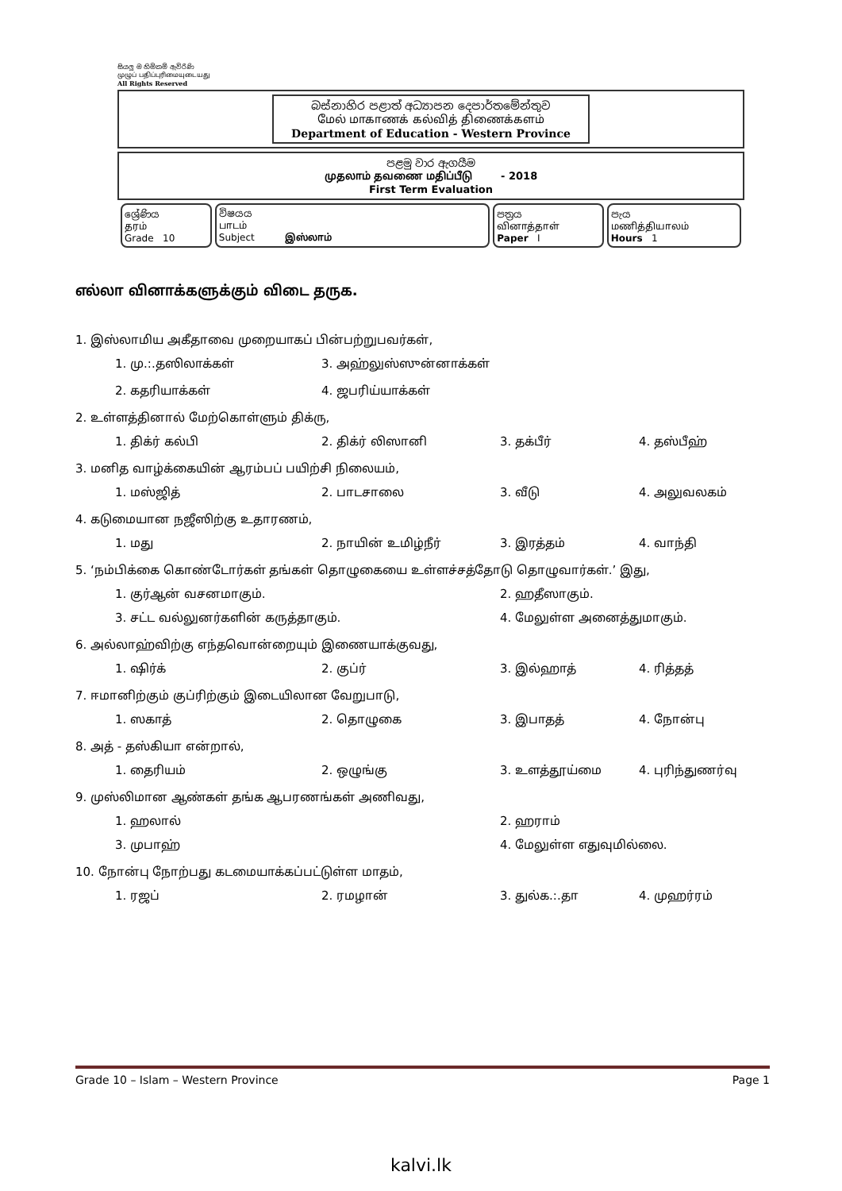සියලු ම හිමිකම් ඇවිරිණි
முழுப் பதிப்புரிமையுடையது
All Rights Reserved
බස්නාහිර පළාත් අධ්‍යාපන දෙපාර්තමේන්තුව
மேல் மாகாணக் கல்வித் திணைக்களம்
Department of Education - Western Province
පළමු වාර ඇගයීම
முதலாம் தவணை மதிப்பீடு - 2018
First Term Evaluation
| ශ්‍රේණිය தரம் Grade 10 | විෂයය பாடம் Subject இஸ்லாம் | පත්‍රය வினாத்தாள் Paper I | පැය மணித்தியாலம் Hours 1 |
எல்லா வினாக்களுக்கும் விடை தருக.
1. இஸ்லாமிய அகீதாவை முறையாகப் பின்பற்றுபவர்கள்,
1. மு.:.தஸிலாக்கள் 3. அஹ்லுஸ்ஸுன்னாக்கள் 2. கதரியாக்கள் 4. ஜபரிய்யாக்கள்
2. உள்ளத்தினால் மேற்கொள்ளும் திக்ரு,
1. திக்ர் கல்பி 2. திக்ர் லிஸானி 3. தக்பீர் 4. தஸ்பீஹ்
3. மனித வாழ்க்கையின் ஆரம்பப் பயிற்சி நிலையம்,
1. மஸ்ஜித் 2. பாடசாலை 3. வீடு 4. அலுவலகம்
4. கடுமையான நஜீஸிற்கு உதாரணம்,
1. மது 2. நாயின் உமிழ்நீர் 3. இரத்தம் 4. வாந்தி
5. ‘நம்பிக்கை கொண்டோர்கள் தங்கள் தொழுகையை உள்ளச்சத்தோடு தொழுவார்கள்.’ இது,
1. குர்ஆன் வசனமாகும். 2. ஹதீஸாகும். 3. சட்ட வல்லுனர்களின் கருத்தாகும். 4. மேலுள்ள அனைத்துமாகும்.
6. அல்லாஹ்விற்கு எந்தவொன்றையும் இணையாக்குவது,
1. ஷிர்க் 2. குப்ர் 3. இல்ஹாத் 4. ரித்தத்
7. ஈமானிற்கும் குப்ரிற்கும் இடையிலான வேறுபாடு,
1. ஸகாத் 2. தொழுகை 3. இபாதத் 4. நோன்பு
8. அத் - தஸ்கியா என்றால்,
1. தைரியம் 2. ஒழுங்கு 3. உளத்தூய்மை 4. புரிந்துணர்வு
9. முஸ்லிமான ஆண்கள் தங்க ஆபரணங்கள் அணிவது,
1. ஹலால் 2. ஹராம் 3. முபாஹ் 4. மேலுள்ள எதுவுமில்லை.
10. நோன்பு நோற்பது கடமையாக்கப்பட்டுள்ள மாதம்,
1. ரஜப் 2. ரமழான் 3. துல்க.:.தா 4. முஹர்ரம்
Grade 10 – Islam – Western Province Page 1
kalvi.lk